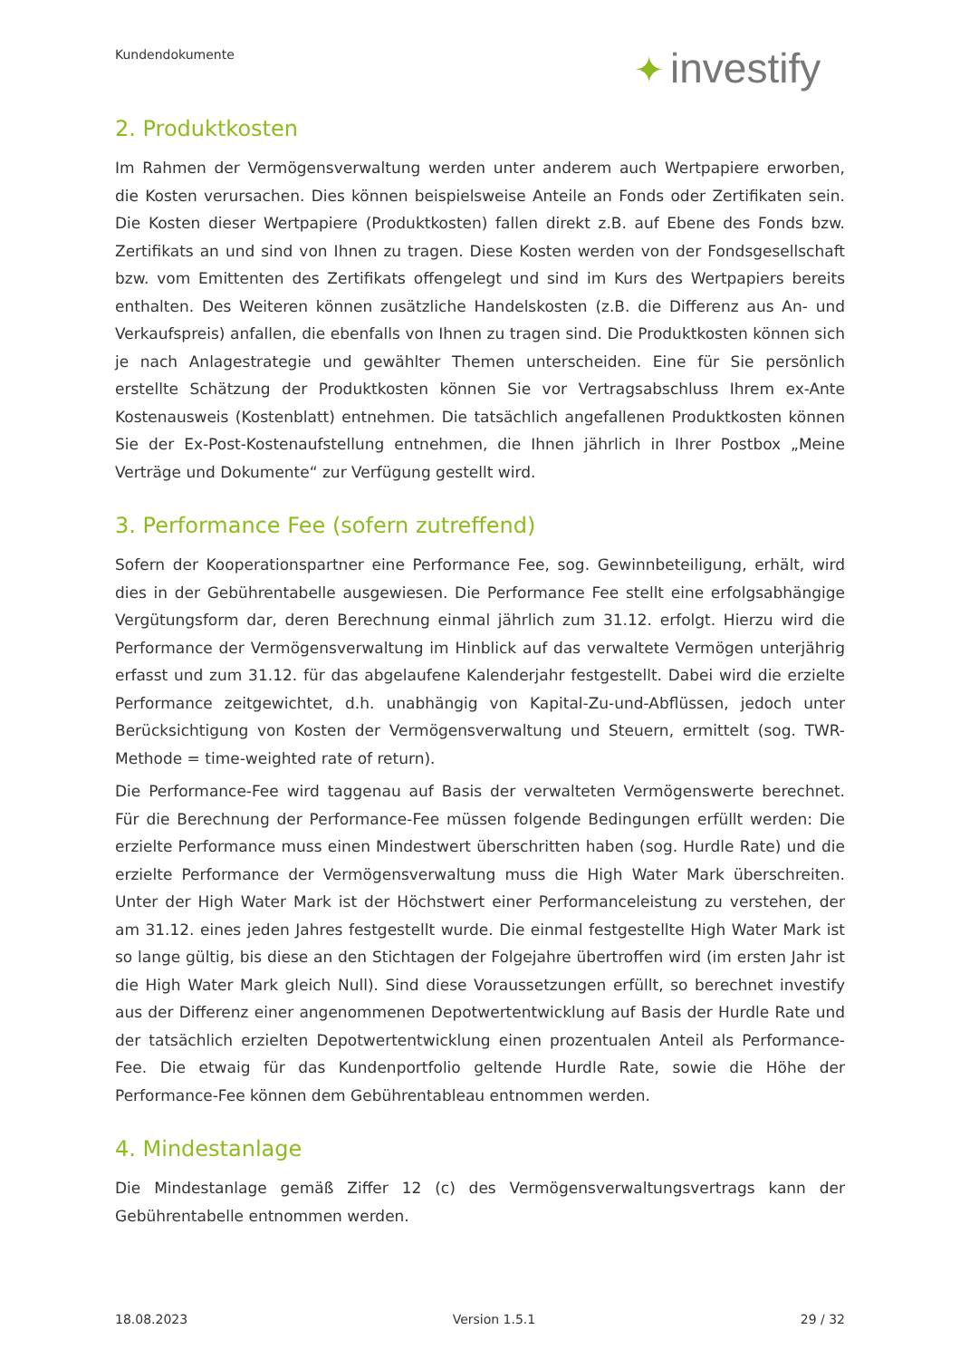Kundendokumente ✦ investify
2. Produktkosten
Im Rahmen der Vermögensverwaltung werden unter anderem auch Wertpapiere erworben, die Kosten verursachen. Dies können beispielsweise Anteile an Fonds oder Zertifikaten sein. Die Kosten dieser Wertpapiere (Produktkosten) fallen direkt z.B. auf Ebene des Fonds bzw. Zertifikats an und sind von Ihnen zu tragen. Diese Kosten werden von der Fondsgesellschaft bzw. vom Emittenten des Zertifikats offengelegt und sind im Kurs des Wertpapiers bereits enthalten. Des Weiteren können zusätzliche Handelskosten (z.B. die Differenz aus An- und Verkaufspreis) anfallen, die ebenfalls von Ihnen zu tragen sind. Die Produktkosten können sich je nach Anlagestrategie und gewählter Themen unterscheiden. Eine für Sie persönlich erstellte Schätzung der Produktkosten können Sie vor Vertragsabschluss Ihrem ex-Ante Kostenausweis (Kostenblatt) entnehmen. Die tatsächlich angefallenen Produktkosten können Sie der Ex-Post-Kostenaufstellung entnehmen, die Ihnen jährlich in Ihrer Postbox „Meine Verträge und Dokumente“ zur Verfügung gestellt wird.
3. Performance Fee (sofern zutreffend)
Sofern der Kooperationspartner eine Performance Fee, sog. Gewinnbeteiligung, erhält, wird dies in der Gebührentabelle ausgewiesen. Die Performance Fee stellt eine erfolgsabhängige Vergütungsform dar, deren Berechnung einmal jährlich zum 31.12. erfolgt. Hierzu wird die Performance der Vermögensverwaltung im Hinblick auf das verwaltete Vermögen unterjährig erfasst und zum 31.12. für das abgelaufene Kalenderjahr festgestellt. Dabei wird die erzielte Performance zeitgewichtet, d.h. unabhängig von Kapital-Zu-und-Abflüssen, jedoch unter Berücksichtigung von Kosten der Vermögensverwaltung und Steuern, ermittelt (sog. TWR-Methode = time-weighted rate of return).
Die Performance-Fee wird taggenau auf Basis der verwalteten Vermögenswerte berechnet. Für die Berechnung der Performance-Fee müssen folgende Bedingungen erfüllt werden: Die erzielte Performance muss einen Mindestwert überschritten haben (sog. Hurdle Rate) und die erzielte Performance der Vermögensverwaltung muss die High Water Mark überschreiten. Unter der High Water Mark ist der Höchstwert einer Performanceleistung zu verstehen, der am 31.12. eines jeden Jahres festgestellt wurde. Die einmal festgestellte High Water Mark ist so lange gültig, bis diese an den Stichtagen der Folgejahre übertroffen wird (im ersten Jahr ist die High Water Mark gleich Null). Sind diese Voraussetzungen erfüllt, so berechnet investify aus der Differenz einer angenommenen Depotwertentwicklung auf Basis der Hurdle Rate und der tatsächlich erzielten Depotwertentwicklung einen prozentualen Anteil als Performance-Fee. Die etwaig für das Kundenportfolio geltende Hurdle Rate, sowie die Höhe der Performance-Fee können dem Gebührentableau entnommen werden.
4. Mindestanlage
Die Mindestanlage gemäß Ziffer 12 (c) des Vermögensverwaltungsvertrags kann der Gebührentabelle entnommen werden.
18.08.2023 Version 1.5.1 29 / 32